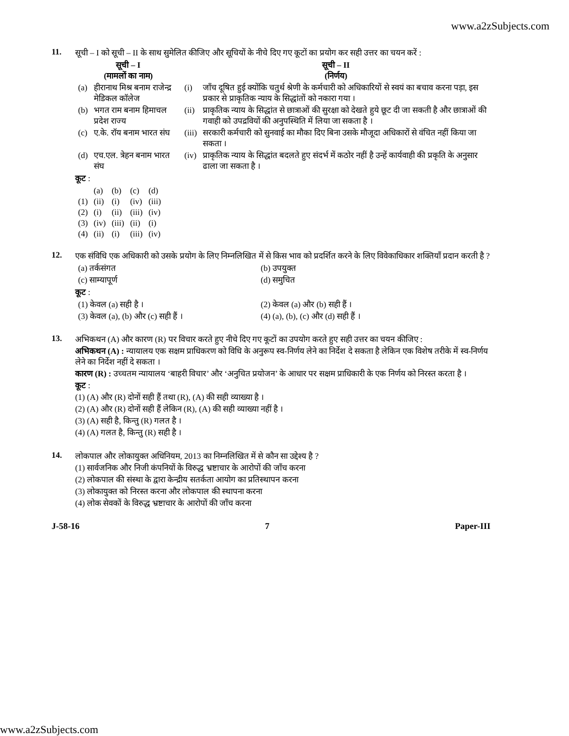www.a2zSubjects.com
11. सूची – I को सूची – II के साथ सुमेलित कीजिए और सूचियों के नीचे दिए गए कूटों का प्रयोग कर सही उत्तर का चयन करें :
| सूची – I (मामलों का नाम) | | सूची – II (निर्णय) | |
| --- | --- | --- | --- |
| (a) | हीरानाथ मिश्र बनाम राजेन्द्र मेडिकल कॉलेज | (i) | जाँच दूषित हुई क्योंकि चतुर्थ श्रेणी के कर्मचारी को अधिकारियों से स्वयं का बचाव करना पड़ा, इस प्रकार से प्राकृतिक न्याय के सिद्धांतों को नकारा गया । |
| (b) | भगत राम बनाम हिमाचल प्रदेश राज्य | (ii) | प्राकृतिक न्याय के सिद्धांत से छात्राओं की सुरक्षा को देखते हुये छूट दी जा सकती है और छात्राओं की गवाही को उपद्रवियों की अनुपस्थिति में लिया जा सकता है । |
| (c) | ए.के. रॉय बनाम भारत संघ | (iii) | सरकारी कर्मचारी को सुनवाई का मौका दिए बिना उसके मौजूदा अधिकारों से वंचित नहीं किया जा सकता । |
| (d) | एच.एल. त्रेहन बनाम भारत संघ | (iv) | प्राकृतिक न्याय के सिद्धांत बदलते हुए संदर्भ में कठोर नहीं है उन्हें कार्यवाही की प्रकृति के अनुसार ढाला जा सकता है । |
कूट :
| | (a) | (b) | (c) | (d) |
| (1) | (ii) | (i) | (iv) | (iii) |
| (2) | (i) | (ii) | (iii) | (iv) |
| (3) | (iv) | (iii) | (ii) | (i) |
| (4) | (ii) | (i) | (iii) | (iv) |
12. एक संविधि एक अधिकारी को उसके प्रयोग के लिए निम्नलिखित में से किस भाव को प्रदर्शित करने के लिए विवेकाधिकार शक्तियाँ प्रदान करती है ?
| (a) तर्कसंगत | (b) उपयुक्त |
| (c) साम्यापूर्ण | (d) समुचित |
कूट :
| (1) केवल (a) सही है । | (2) केवल (a) और (b) सही हैं । |
| (3) केवल (a), (b) और (c) सही हैं । | (4) (a), (b), (c) और (d) सही हैं । |
13. अभिकथन (A) और कारण (R) पर विचार करते हुए नीचे दिए गए कूटों का उपयोग करते हुए सही उत्तर का चयन कीजिए :
अभिकथन (A) : न्यायालय एक सक्षम प्राधिकरण को विधि के अनुरूप स्व-निर्णय लेने का निर्देश दे सकता है लेकिन एक विशेष तरीके में स्व-निर्णय लेने का निर्देश नहीं दे सकता ।
कारण (R) : उच्चतम न्यायालय ‘बाहरी विचार’ और ‘अनुचित प्रयोजन’ के आधार पर सक्षम प्राधिकारी के एक निर्णय को निरस्त करता है ।
कूट :
(1) (A) और (R) दोनों सही हैं तथा (R), (A) की सही व्याख्या है ।
(2) (A) और (R) दोनों सही हैं लेकिन (R), (A) की सही व्याख्या नहीं है ।
(3) (A) सही है, किन्तु (R) गलत है ।
(4) (A) गलत है, किन्तु (R) सही है ।
14. लोकपाल और लोकायुक्त अधिनियम, 2013 का निम्नलिखित में से कौन सा उद्देश्य है ?
(1) सार्वजनिक और निजी कंपनियों के विरुद्ध भ्रष्टाचार के आरोपों की जाँच करना
(2) लोकपाल की संस्था के द्वारा केन्द्रीय सतर्कता आयोग का प्रतिस्थापन करना
(3) लोकायुक्त को निरस्त करना और लोकपाल की स्थापना करना
(4) लोक सेवकों के विरुद्ध भ्रष्टाचार के आरोपों की जाँच करना
J-58-16 7 Paper-III
www.a2zSubjects.com